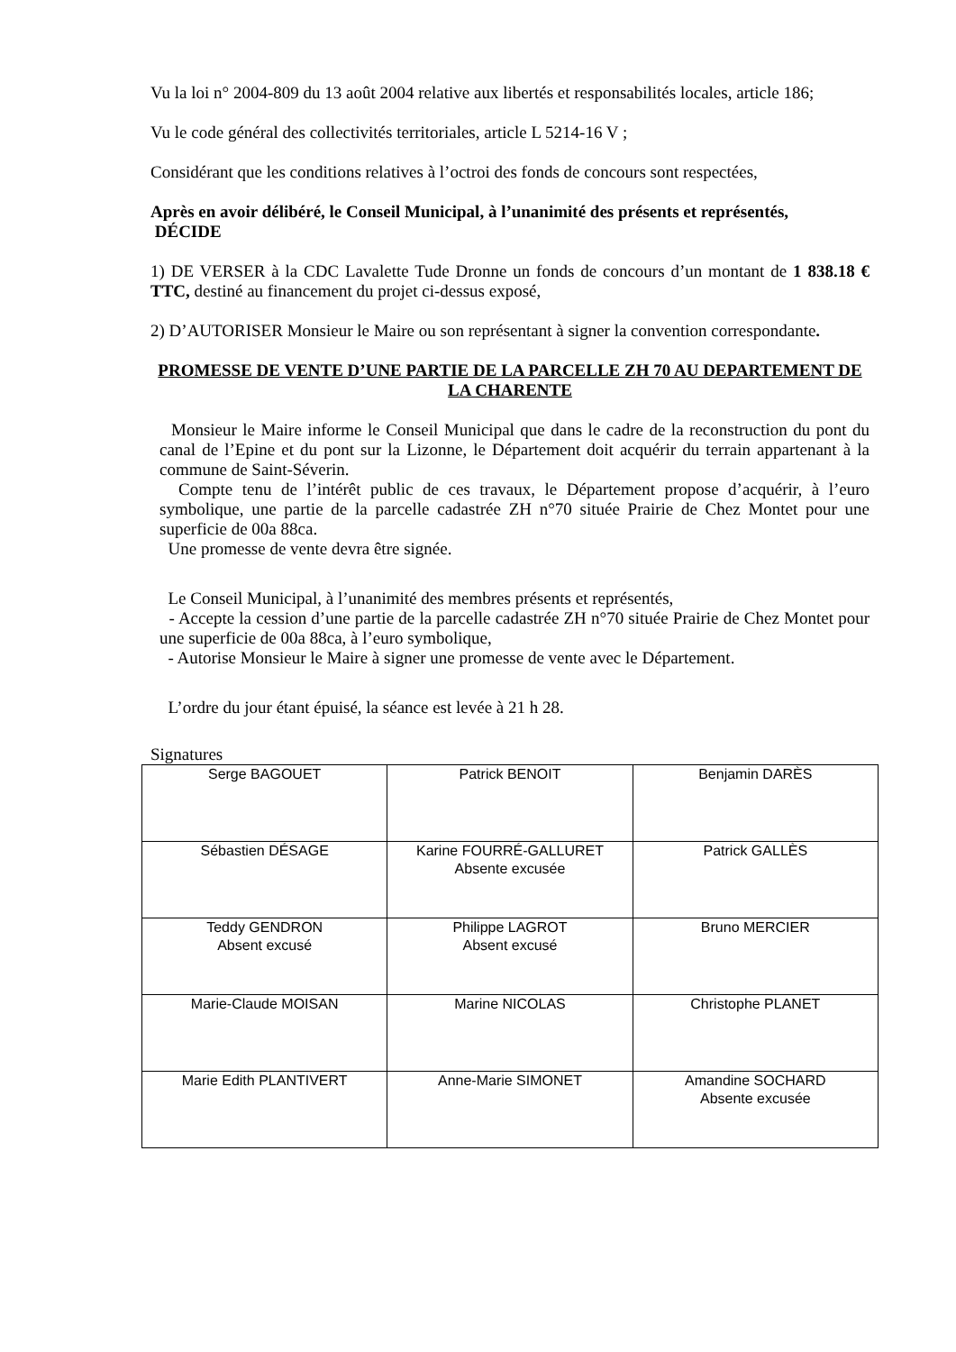Vu la loi n° 2004-809 du 13 août 2004 relative aux libertés et responsabilités locales, article 186;
Vu le code général des collectivités territoriales, article L 5214-16 V ;
Considérant que les conditions relatives à l’octroi des fonds de concours sont respectées,
Après en avoir délibéré, le Conseil Municipal, à l’unanimité des présents et représentés,
DÉCIDE
1) DE VERSER à la CDC Lavalette Tude Dronne un fonds de concours d’un montant de 1 838.18 € TTC, destiné au financement du projet ci-dessus exposé,
2) D’AUTORISER Monsieur le Maire ou son représentant à signer la convention correspondante.
PROMESSE DE VENTE D’UNE PARTIE DE LA PARCELLE ZH 70 AU DEPARTEMENT DE LA CHARENTE
Monsieur le Maire informe le Conseil Municipal que dans le cadre de la reconstruction du pont du canal de l’Epine et du pont sur la Lizonne, le Département doit acquérir du terrain appartenant à la commune de Saint-Séverin.
Compte tenu de l’intérêt public de ces travaux, le Département propose d’acquérir, à l’euro symbolique, une partie de la parcelle cadastrée ZH n°70 située Prairie de Chez Montet pour une superficie de 00a 88ca.
Une promesse de vente devra être signée.
Le Conseil Municipal, à l’unanimité des membres présents et représentés,
- Accepte la cession d’une partie de la parcelle cadastrée ZH n°70 située Prairie de Chez Montet pour une superficie de 00a 88ca, à l’euro symbolique,
- Autorise Monsieur le Maire à signer une promesse de vente avec le Département.
L’ordre du jour étant épuisé, la séance est levée à 21 h 28.
Signatures
| Serge BAGOUET | Patrick BENOIT | Benjamin DARÈS |
| Sébastien DÉSAGE | Karine FOURRÉ-GALLURET Absente excusée | Patrick GALLÈS |
| Teddy GENDRON Absent excusé | Philippe LAGROT Absent excusé | Bruno MERCIER |
| Marie-Claude MOISAN | Marine NICOLAS | Christophe PLANET |
| Marie Edith PLANTIVERT | Anne-Marie SIMONET | Amandine SOCHARD Absente excusée |